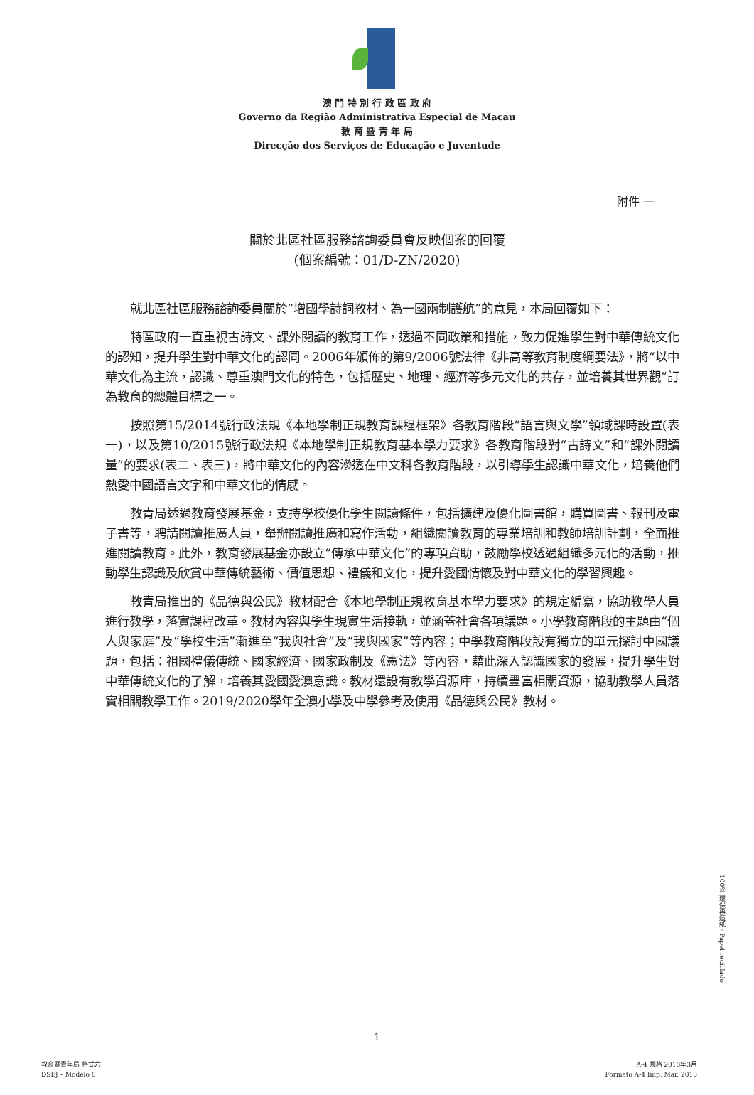澳 門 特 別 行 政 區 政 府
Governo da Região Administrativa Especial de Macau
教 育 暨 青 年 局
Direcção dos Serviços de Educação e Juventude
附件 一
關於北區社區服務諮詢委員會反映個案的回覆
(個案編號：01/D-ZN/2020)
就北區社區服務諮詢委員關於“增國學詩詞教材、為一國兩制護航”的意見，本局回覆如下：
特區政府一直重視古詩文、課外閱讀的教育工作，透過不同政策和措施，致力促進學生對中華傳統文化的認知，提升學生對中華文化的認同。2006年頒佈的第9/2006號法律《非高等教育制度綱要法》，將“以中華文化為主流，認識、尊重澳門文化的特色，包括歷史、地理、經濟等多元文化的共存，並培養其世界觀”訂為教育的總體目標之一。
按照第15/2014號行政法規《本地學制正規教育課程框架》各教育階段“語言與文學”領域課時設置(表一)，以及第10/2015號行政法規《本地學制正規教育基本學力要求》各教育階段對“古詩文”和“課外閱讀量”的要求(表二、表三)，將中華文化的內容滲透在中文科各教育階段，以引導學生認識中華文化，培養他們熱愛中國語言文字和中華文化的情感。
教青局透過教育發展基金，支持學校優化學生閱讀條件，包括擴建及優化圖書館，購買圖書、報刊及電子書等，聘請閱讀推廣人員，舉辦閱讀推廣和寫作活動，組織閱讀教育的專業培訓和教師培訓計劃，全面推進閱讀教育。此外，教育發展基金亦設立“傳承中華文化”的專項資助，鼓勵學校透過組織多元化的活動，推動學生認識及欣賞中華傳統藝術、價值思想、禮儀和文化，提升愛國情懷及對中華文化的學習興趣。
教青局推出的《品德與公民》教材配合《本地學制正規教育基本學力要求》的規定編寫，協助教學人員進行教學，落實課程改革。教材內容與學生現實生活接軌，並涵蓋社會各項議題。小學教育階段的主題由“個人與家庭”及“學校生活”漸進至“我與社會”及“我與國家”等內容；中學教育階段設有獨立的單元探討中國議題，包括：祖國禮儀傳統、國家經濟、國家政制及《憲法》等內容，藉此深入認識國家的發展，提升學生對中華傳統文化的了解，培養其愛國愛澳意識。教材還設有教學資源庫，持續豐富相關資源，協助教學人員落實相關教學工作。2019/2020學年全澳小學及中學參考及使用《品德與公民》教材。
100% 環保再造紙 · Papel reciclado
1
教育暨青年局 格式六
DSEJ – Modelo 6
A-4 規格 2018年3月
Formato A-4 Imp. Mar. 2018